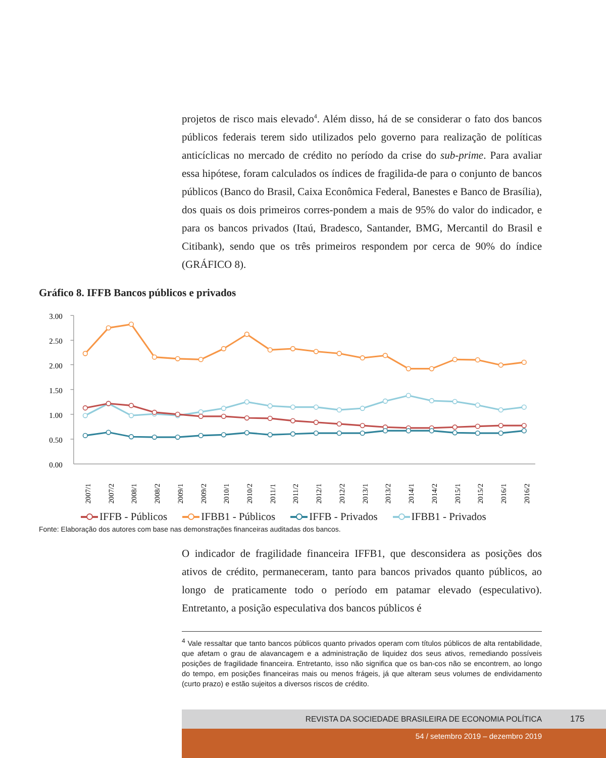projetos de risco mais elevado<sup>4</sup>. Além disso, há de se considerar o fato dos bancos públicos federais terem sido utilizados pelo governo para realização de políticas anticíclicas no mercado de crédito no período da crise do sub-prime. Para avaliar essa hipótese, foram calculados os índices de fragilida-de para o conjunto de bancos públicos (Banco do Brasil, Caixa Econômica Federal, Banestes e Banco de Brasília), dos quais os dois primeiros corres-pondem a mais de 95% do valor do indicador, e para os bancos privados (Itaú, Bradesco, Santander, BMG, Mercantil do Brasil e Citibank), sendo que os três primeiros respondem por cerca de 90% do índice (GRÁFICO 8).
Gráfico 8. IFFB Bancos públicos e privados
3.00
2.50
2.00
1.50
1.00
0.50
0.00
2007/1
2007/2
2008/1
2008/2
2009/1
2009/2
2010/1
2010/2
2011/1
2011/2
2012/1
2012/2
2013/1
2013/2
2014/1
2014/2
2015/1
2015/2
2016/1
2016/2
IFFB - Públicos IFBB1 - Públicos IFFB - Privados IFBB1 - Privados
Fonte: Elaboração dos autores com base nas demonstrações financeiras auditadas dos bancos.
O indicador de fragilidade financeira IFFB1, que desconsidera as posições dos ativos de crédito, permaneceram, tanto para bancos privados quanto públicos, ao longo de praticamente todo o período em patamar elevado (especulativo). Entretanto, a posição especulativa dos bancos públicos é
<sup>4</sup> Vale ressaltar que tanto bancos públicos quanto privados operam com títulos públicos de alta rentabilidade, que afetam o grau de alavancagem e a administração de liquidez dos seus ativos, remediando possíveis posições de fragilidade financeira. Entretanto, isso não significa que os ban-cos não se encontrem, ao longo do tempo, em posições financeiras mais ou menos frágeis, já que alteram seus volumes de endividamento (curto prazo) e estão sujeitos a diversos riscos de crédito.
REVISTA DA SOCIEDADE BRASILEIRA DE ECONOMIA POLÍTICA 175
54 / setembro 2019 – dezembro 2019